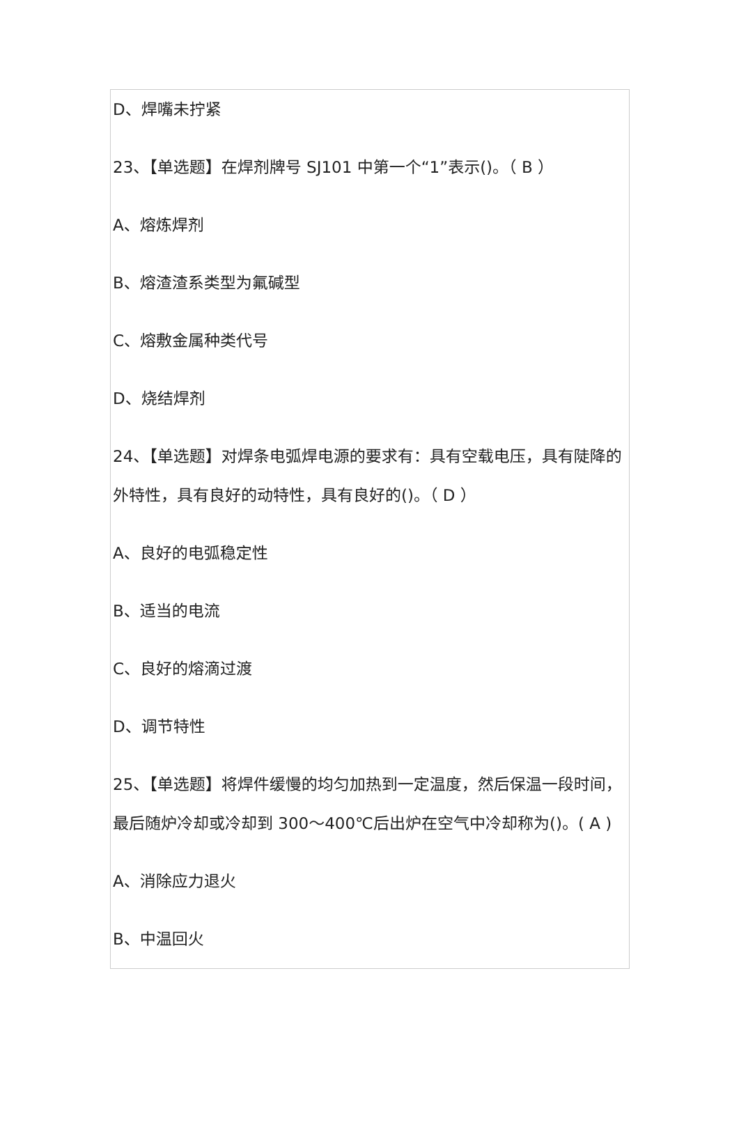D、焊嘴未拧紧
23、【单选题】在焊剂牌号 SJ101 中第一个“1”表示()。（ B ）
A、熔炼焊剂
B、熔渣渣系类型为氟碱型
C、熔敷金属种类代号
D、烧结焊剂
24、【单选题】对焊条电弧焊电源的要求有：具有空载电压，具有陡降的外特性，具有良好的动特性，具有良好的()。（ D ）
A、良好的电弧稳定性
B、适当的电流
C、良好的熔滴过渡
D、调节特性
25、【单选题】将焊件缓慢的均匀加热到一定温度，然后保温一段时间，最后随炉冷却或冷却到 300～400℃后出炉在空气中冷却称为()。( A )
A、消除应力退火
B、中温回火